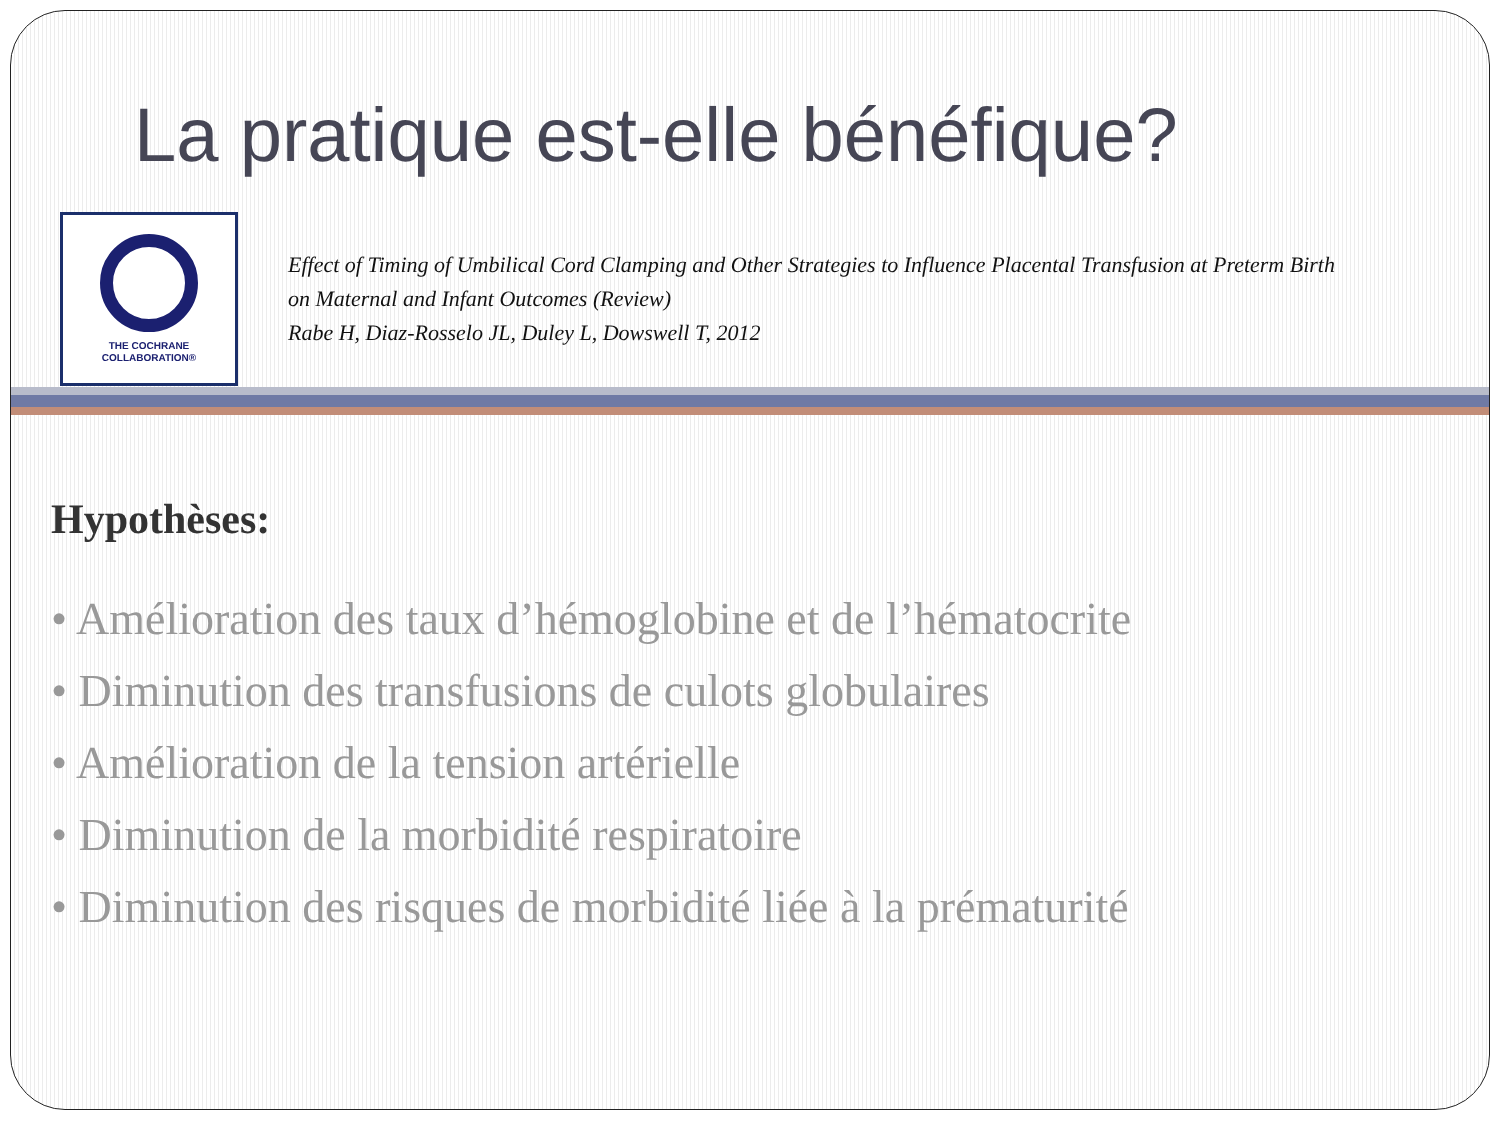La pratique est-elle bénéfique?
THE COCHRANE
COLLABORATION®
Effect of Timing of Umbilical Cord Clamping and Other Strategies to Influence Placental Transfusion at Preterm Birth
on Maternal and Infant Outcomes (Review)
Rabe H, Diaz-Rosselo JL, Duley L, Dowswell T, 2012
Hypothèses:
• Amélioration des taux d’hémoglobine et de l’hématocrite
• Diminution des transfusions de culots globulaires
• Amélioration de la tension artérielle
• Diminution de la morbidité respiratoire
• Diminution des risques de morbidité liée à la prématurité